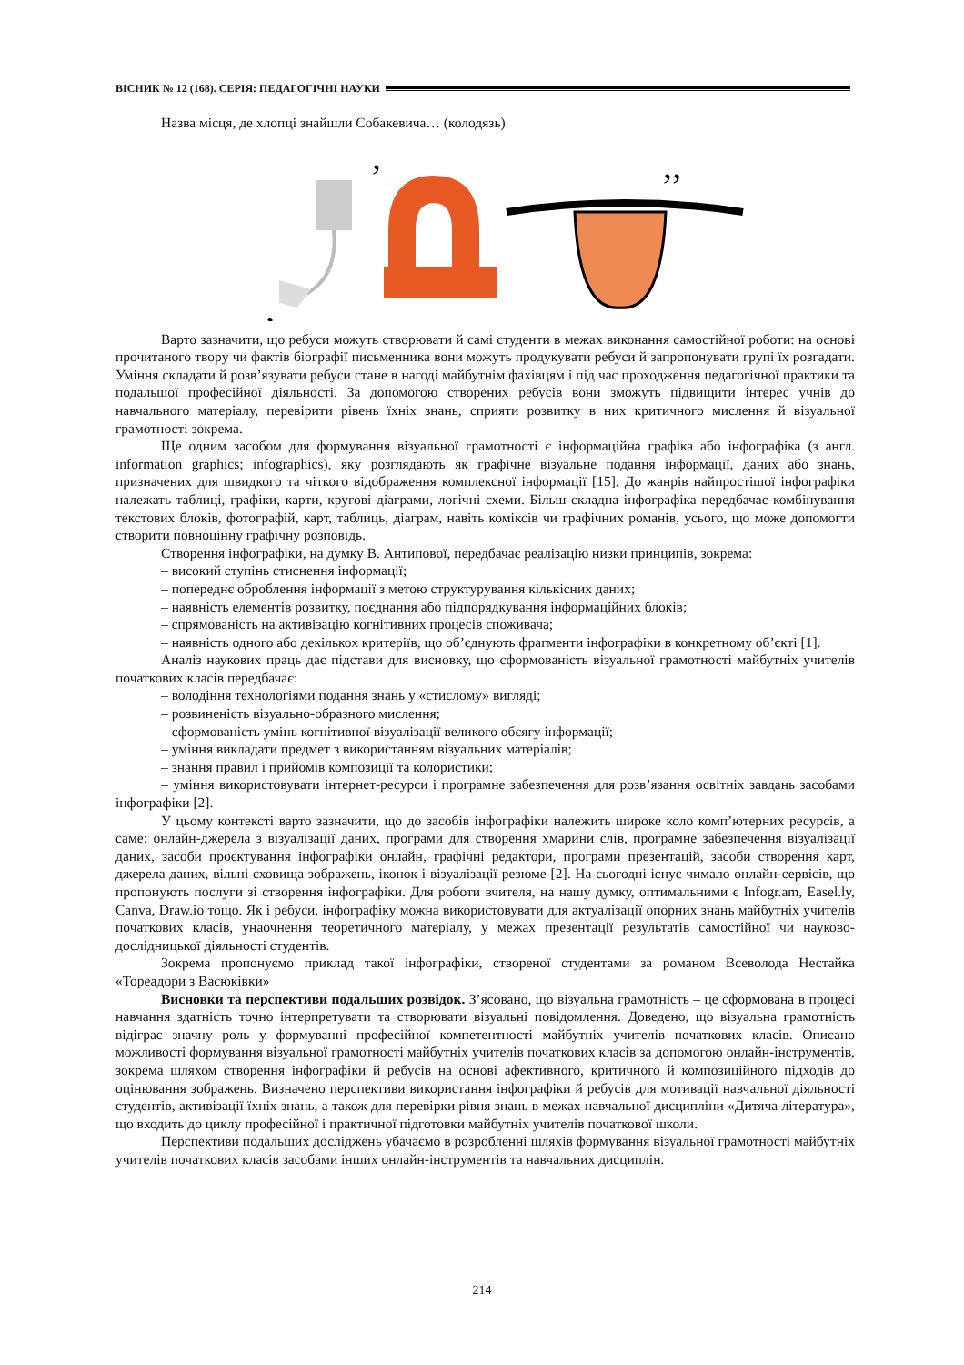ВІСНИК № 12 (168). СЕРІЯ: ПЕДАГОГІЧНІ НАУКИ
Назва місця, де хлопці знайшли Собакевича… (колодязь)
’
,
’’
Варто зазначити, що ребуси можуть створювати й самі студенти в межах виконання самостійної роботи: на основі прочитаного твору чи фактів біографії письменника вони можуть продукувати ребуси й запропонувати групі їх розгадати. Уміння складати й розв’язувати ребуси стане в нагоді майбутнім фахівцям і під час проходження педагогічної практики та подальшої професійної діяльності. За допомогою створених ребусів вони зможуть підвищити інтерес учнів до навчального матеріалу, перевірити рівень їхніх знань, сприяти розвитку в них критичного мислення й візуальної грамотності зокрема.
Ще одним засобом для формування візуальної грамотності є інформаційна графіка або інфографіка (з англ. information graphics; infographics), яку розглядають як графічне візуальне подання інформації, даних або знань, призначених для швидкого та чіткого відображення комплексної інформації [15]. До жанрів найпростішої інфографіки належать таблиці, графіки, карти, кругові діаграми, логічні схеми. Більш складна інфографіка передбачає комбінування текстових блоків, фотографій, карт, таблиць, діаграм, навіть коміксів чи графічних романів, усього, що може допомогти створити повноцінну графічну розповідь.
Створення інфографіки, на думку В. Антипової, передбачає реалізацію низки принципів, зокрема:
– високий ступінь стиснення інформації;
– попереднє оброблення інформації з метою структурування кількісних даних;
– наявність елементів розвитку, поєднання або підпорядкування інформаційних блоків;
– спрямованість на активізацію когнітивних процесів споживача;
– наявність одного або декількох критеріїв, що об’єднують фрагменти інфографіки в конкретному об’єкті [1].
Аналіз наукових праць дає підстави для висновку, що сформованість візуальної грамотності майбутніх учителів початкових класів передбачає:
– володіння технологіями подання знань у «стислому» вигляді;
– розвиненість візуально-образного мислення;
– сформованість умінь когнітивної візуалізації великого обсягу інформації;
– уміння викладати предмет з використанням візуальних матеріалів;
– знання правил і прийомів композиції та колористики;
– уміння використовувати інтернет-ресурси і програмне забезпечення для розв’язання освітніх завдань засобами інфографіки [2].
У цьому контексті варто зазначити, що до засобів інфографіки належить широке коло комп’ютерних ресурсів, а саме: онлайн-джерела з візуалізації даних, програми для створення хмарини слів, програмне забезпечення візуалізації даних, засоби проєктування інфографіки онлайн, графічні редактори, програми презентацій, засоби створення карт, джерела даних, вільні сховища зображень, іконок і візуалізації резюме [2]. На сьогодні існує чимало онлайн-сервісів, що пропонують послуги зі створення інфографіки. Для роботи вчителя, на нашу думку, оптимальними є Infogr.am, Easel.ly, Canva, Draw.io тощо. Як і ребуси, інфографіку можна використовувати для актуалізації опорних знань майбутніх учителів початкових класів, унаочнення теоретичного матеріалу, у межах презентації результатів самостійної чи науково-дослідницької діяльності студентів.
Зокрема пропонуємо приклад такої інфографіки, створеної студентами за романом Всеволода Нестайка «Тореадори з Васюківки»
Висновки та перспективи подальших розвідок. З’ясовано, що візуальна грамотність – це сформована в процесі навчання здатність точно інтерпретувати та створювати візуальні повідомлення. Доведено, що візуальна грамотність відіграє значну роль у формуванні професійної компетентності майбутніх учителів початкових класів. Описано можливості формування візуальної грамотності майбутніх учителів початкових класів за допомогою онлайн-інструментів, зокрема шляхом створення інфографіки й ребусів на основі афективного, критичного й композиційного підходів до оцінювання зображень. Визначено перспективи використання інфографіки й ребусів для мотивації навчальної діяльності студентів, активізації їхніх знань, а також для перевірки рівня знань в межах навчальної дисципліни «Дитяча література», що входить до циклу професійної і практичної підготовки майбутніх учителів початкової школи.
Перспективи подальших досліджень убачаємо в розробленні шляхів формування візуальної грамотності майбутніх учителів початкових класів засобами інших онлайн-інструментів та навчальних дисциплін.
214